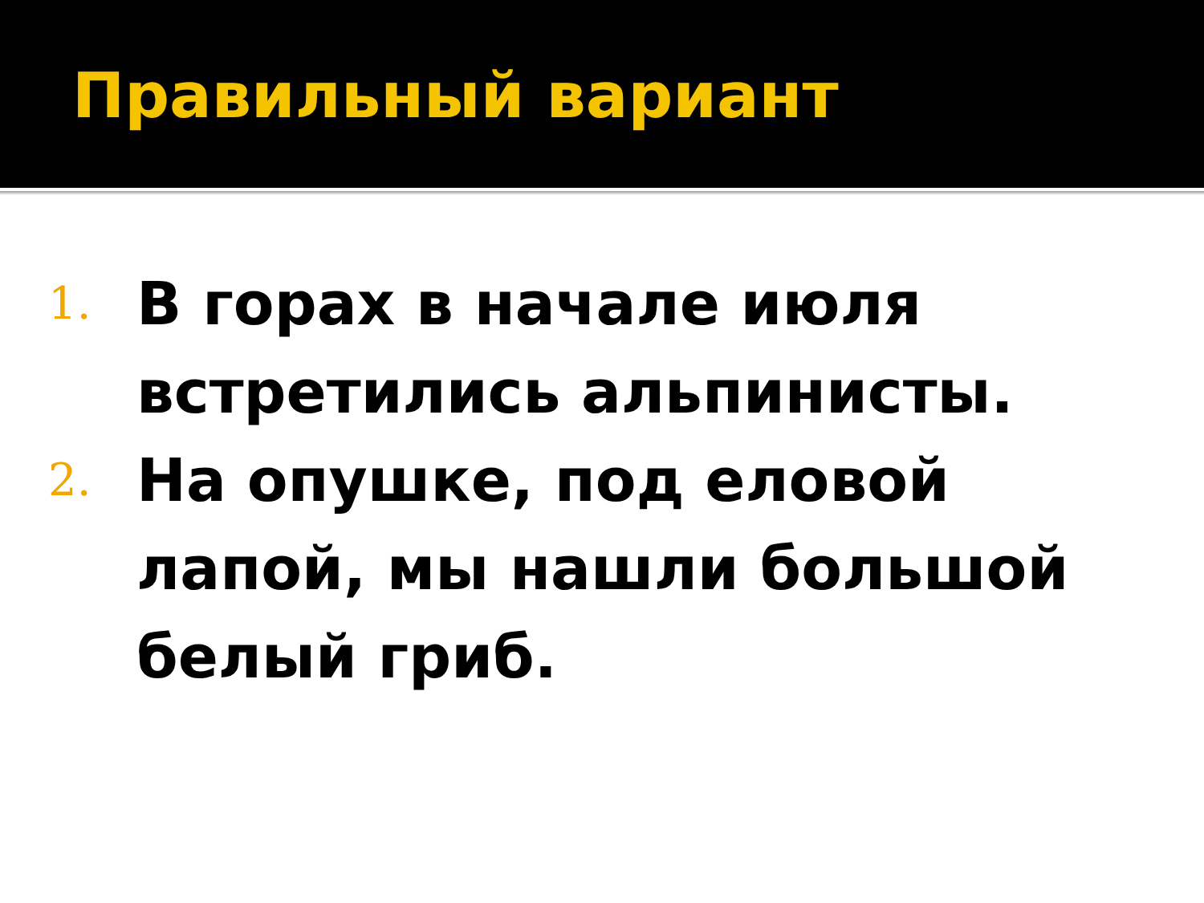Правильный вариант
1. В горах в начале июля встретились альпинисты.
2. На опушке, под еловой лапой, мы нашли большой белый гриб.